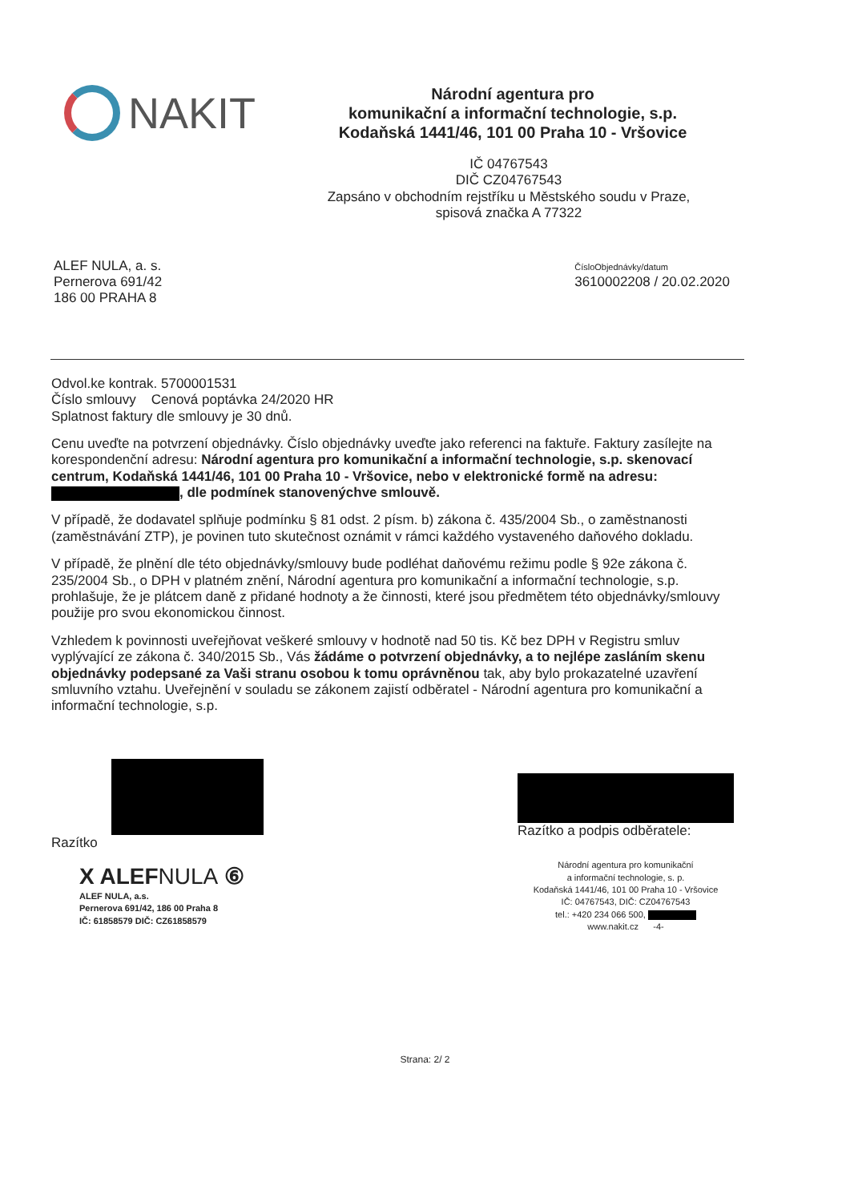NAKIT
Národní agentura pro
komunikační a informační technologie, s.p.
Kodaňská 1441/46, 101 00 Praha 10 - Vršovice
IČ 04767543
DIČ CZ04767543
Zapsáno v obchodním rejstříku u Městského soudu v Praze,
spisová značka A 77322
ALEF NULA, a. s.
Pernerova 691/42
186 00 PRAHA 8
ČísloObjednávky/datum
3610002208 / 20.02.2020
Odvol.ke kontrak. 5700001531
Číslo smlouvy Cenová poptávka 24/2020 HR
Splatnost faktury dle smlouvy je 30 dnů.
Cenu uveďte na potvrzení objednávky. Číslo objednávky uveďte jako referenci na faktuře. Faktury zasílejte na korespondenční adresu: Národní agentura pro komunikační a informační technologie, s.p. skenovací centrum, Kodaňská 1441/46, 101 00 Praha 10 - Vršovice, nebo v elektronické formě na adresu: , dle podmínek stanovenýchve smlouvě.
V případě, že dodavatel splňuje podmínku § 81 odst. 2 písm. b) zákona č. 435/2004 Sb., o zaměstnanosti (zaměstnávání ZTP), je povinen tuto skutečnost oznámit v rámci každého vystaveného daňového dokladu.
V případě, že plnění dle této objednávky/smlouvy bude podléhat daňovému režimu podle § 92e zákona č. 235/2004 Sb., o DPH v platném znění, Národní agentura pro komunikační a informační technologie, s.p. prohlašuje, že je plátcem daně z přidané hodnoty a že činnosti, které jsou předmětem této objednávky/smlouvy použije pro svou ekonomickou činnost.
Vzhledem k povinnosti uveřejňovat veškeré smlouvy v hodnotě nad 50 tis. Kč bez DPH v Registru smluv vyplývající ze zákona č. 340/2015 Sb., Vás žádáme o potvrzení objednávky, a to nejlépe zasláním skenu objednávky podepsané za Vaši stranu osobou k tomu oprávněnou tak, aby bylo prokazatelné uzavření smluvního vztahu. Uveřejnění v souladu se zákonem zajistí odběratel - Národní agentura pro komunikační a informační technologie, s.p.
Razítko
X ALEFNULA ⑥
ALEF NULA, a.s.
Pernerova 691/42, 186 00 Praha 8
IČ: 61858579 DIČ: CZ61858579
Razítko a podpis odběratele:
Národní agentura pro komunikační
a informační technologie, s. p.
Kodaňská 1441/46, 101 00 Praha 10 - Vršovice
IČ: 04767543, DIČ: CZ04767543
tel.: +420 234 066 500,
www.nakit.cz -4-
Strana: 2/ 2